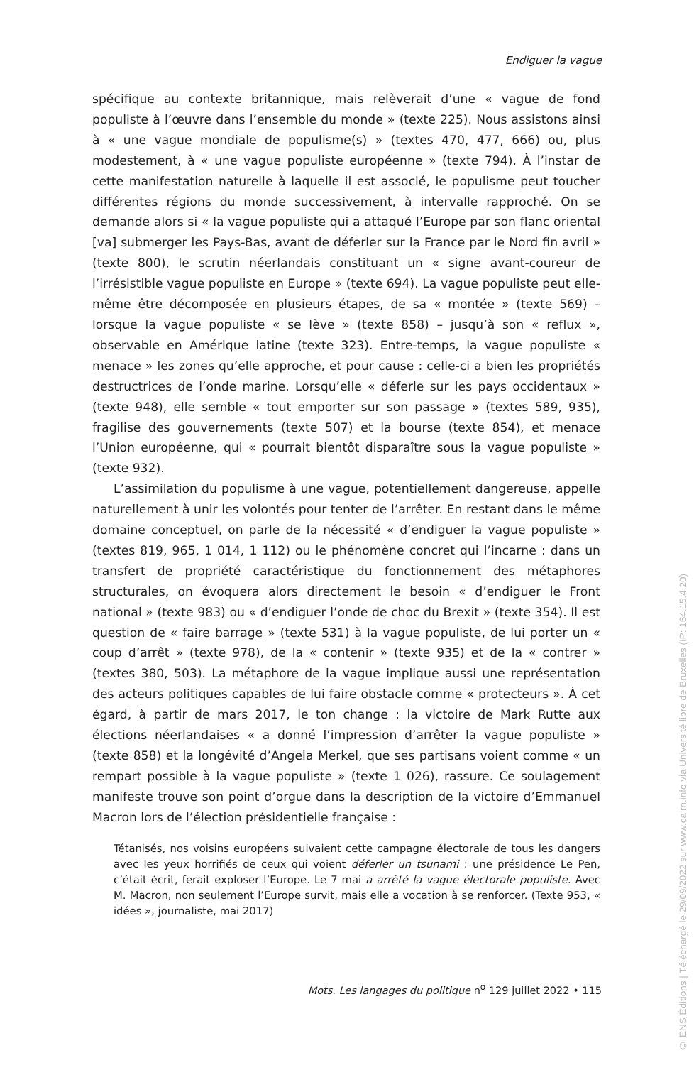Endiguer la vague
spécifique au contexte britannique, mais relèverait d’une « vague de fond populiste à l’œuvre dans l’ensemble du monde » (texte 225). Nous assistons ainsi à « une vague mondiale de populisme(s) » (textes 470, 477, 666) ou, plus modestement, à « une vague populiste européenne » (texte 794). À l’instar de cette manifestation naturelle à laquelle il est associé, le populisme peut toucher différentes régions du monde successivement, à intervalle rapproché. On se demande alors si « la vague populiste qui a attaqué l’Europe par son flanc oriental [va] submerger les Pays-Bas, avant de déferler sur la France par le Nord fin avril » (texte 800), le scrutin néerlandais constituant un « signe avant-coureur de l’irrésistible vague populiste en Europe » (texte 694). La vague populiste peut elle-même être décomposée en plusieurs étapes, de sa « montée » (texte 569) – lorsque la vague populiste « se lève » (texte 858) – jusqu’à son « reflux », observable en Amérique latine (texte 323). Entre-temps, la vague populiste « menace » les zones qu’elle approche, et pour cause : celle-ci a bien les propriétés destructrices de l’onde marine. Lorsqu’elle « déferle sur les pays occidentaux » (texte 948), elle semble « tout emporter sur son passage » (textes 589, 935), fragilise des gouvernements (texte 507) et la bourse (texte 854), et menace l’Union européenne, qui « pourrait bientôt disparaître sous la vague populiste » (texte 932).
L’assimilation du populisme à une vague, potentiellement dangereuse, appelle naturellement à unir les volontés pour tenter de l’arrêter. En restant dans le même domaine conceptuel, on parle de la nécessité « d’endiguer la vague populiste » (textes 819, 965, 1 014, 1 112) ou le phénomène concret qui l’incarne : dans un transfert de propriété caractéristique du fonctionnement des métaphores structurales, on évoquera alors directement le besoin « d’endiguer le Front national » (texte 983) ou « d’endiguer l’onde de choc du Brexit » (texte 354). Il est question de « faire barrage » (texte 531) à la vague populiste, de lui porter un « coup d’arrêt » (texte 978), de la « contenir » (texte 935) et de la « contrer » (textes 380, 503). La métaphore de la vague implique aussi une représentation des acteurs politiques capables de lui faire obstacle comme « protecteurs ». À cet égard, à partir de mars 2017, le ton change : la victoire de Mark Rutte aux élections néerlandaises « a donné l’impression d’arrêter la vague populiste » (texte 858) et la longévité d’Angela Merkel, que ses partisans voient comme « un rempart possible à la vague populiste » (texte 1 026), rassure. Ce soulagement manifeste trouve son point d’orgue dans la description de la victoire d’Emmanuel Macron lors de l’élection présidentielle française :
Tétanisés, nos voisins européens suivaient cette campagne électorale de tous les dangers avec les yeux horrifiés de ceux qui voient déferler un tsunami : une présidence Le Pen, c’était écrit, ferait exploser l’Europe. Le 7 mai a arrêté la vague électorale populiste. Avec M. Macron, non seulement l’Europe survit, mais elle a vocation à se renforcer. (Texte 953, « idées », journaliste, mai 2017)
Mots. Les langages du politique n<sup>o</sup> 129 juillet 2022 • 115
© ENS Éditions | Téléchargé le 29/09/2022 sur www.cairn.info via Université libre de Bruxelles (IP: 164.15.4.20)